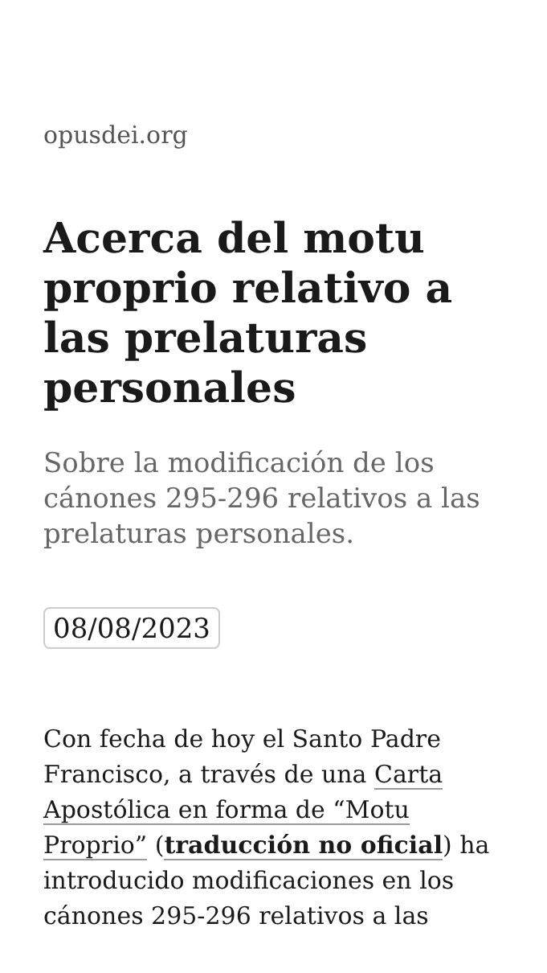opusdei.org
Acerca del motu proprio relativo a las prelaturas personales
Sobre la modificación de los cánones 295-296 relativos a las prelaturas personales.
08/08/2023
Con fecha de hoy el Santo Padre Francisco, a través de una Carta Apostólica en forma de “Motu Proprio” (traducción no oficial) ha introducido modificaciones en los cánones 295-296 relativos a las